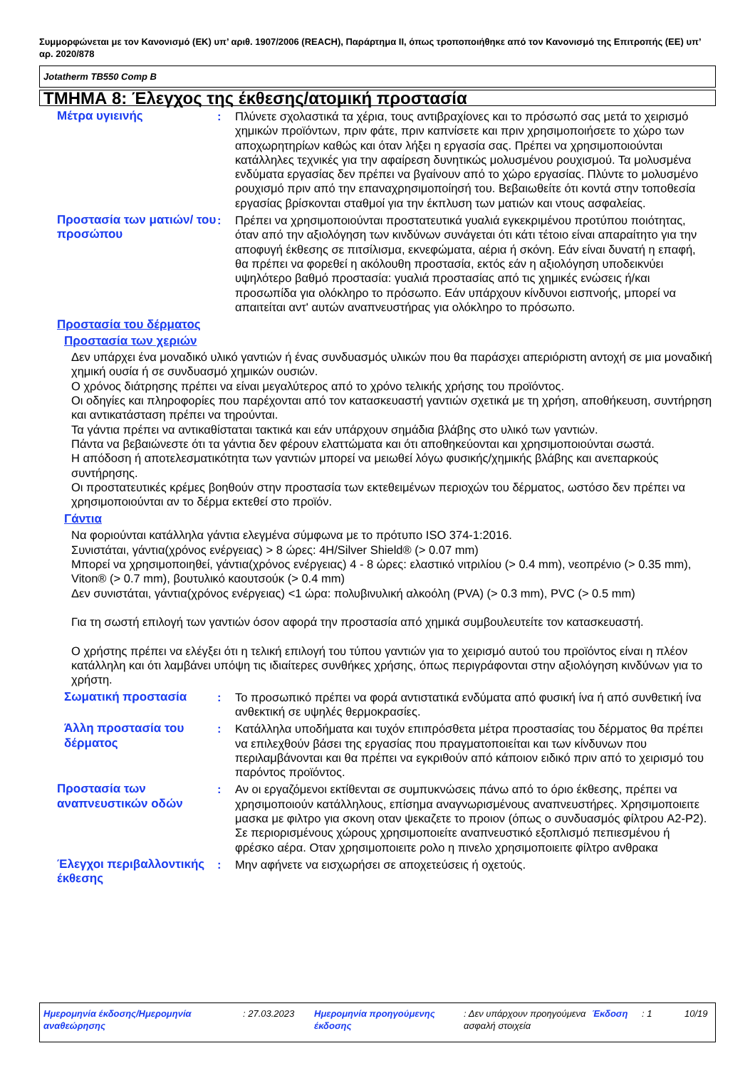Συμμορφώνεται με τον Κανονισμό (ΕΚ) υπ’ αριθ. 1907/2006 (REACH), Παράρτημα II, όπως τροποποιήθηκε από τον Κανονισμό της Επιτροπής (ΕΕ) υπ’ αρ. 2020/878
Jotatherm TB550 Comp B
ΤΜΗΜΑ 8: Έλεγχος της έκθεσης/ατομική προστασία
Μέτρα υγιεινής : Πλύνετε σχολαστικά τα χέρια, τους αντιβραχίονες και το πρόσωπό σας μετά το χειρισμό χημικών προϊόντων, πριν φάτε, πριν καπνίσετε και πριν χρησιμοποιήσετε το χώρο των αποχωρητηρίων καθώς και όταν λήξει η εργασία σας. Πρέπει να χρησιμοποιούνται κατάλληλες τεχνικές για την αφαίρεση δυνητικώς μολυσμένου ρουχισμού. Τα μολυσμένα ενδύματα εργασίας δεν πρέπει να βγαίνουν από το χώρο εργασίας. Πλύντε το μολυσμένο ρουχισμό πριν από την επαναχρησιμοποίησή του. Βεβαιωθείτε ότι κοντά στην τοποθεσία εργασίας βρίσκονται σταθμοί για την έκπλυση των ματιών και ντους ασφαλείας.
Προστασία των ματιών/ του προσώπου
: Πρέπει να χρησιμοποιούνται προστατευτικά γυαλιά εγκεκριμένου προτύπου ποιότητας, όταν από την αξιολόγηση των κινδύνων συνάγεται ότι κάτι τέτοιο είναι απαραίτητο για την αποφυγή έκθεσης σε πιτσίλισμα, εκνεφώματα, αέρια ή σκόνη. Εάν είναι δυνατή η επαφή, θα πρέπει να φορεθεί η ακόλουθη προστασία, εκτός εάν η αξιολόγηση υποδεικνύει υψηλότερο βαθμό προστασία: γυαλιά προστασίας από τις χημικές ενώσεις ή/και προσωπίδα για ολόκληρο το πρόσωπο. Εάν υπάρχουν κίνδυνοι εισπνοής, μπορεί να απαιτείται αντ' αυτών αναπνευστήρας για ολόκληρο το πρόσωπο.
Προστασία του δέρματος
Προστασία των χεριών
Δεν υπάρχει ένα μοναδικό υλικό γαντιών ή ένας συνδυασμός υλικών που θα παράσχει απεριόριστη αντοχή σε μια μοναδική χημική ουσία ή σε συνδυασμό χημικών ουσιών.
Ο χρόνος διάτρησης πρέπει να είναι μεγαλύτερος από το χρόνο τελικής χρήσης του προϊόντος.
Οι οδηγίες και πληροφορίες που παρέχονται από τον κατασκευαστή γαντιών σχετικά με τη χρήση, αποθήκευση, συντήρηση και αντικατάσταση πρέπει να τηρούνται.
Τα γάντια πρέπει να αντικαθίσταται τακτικά και εάν υπάρχουν σημάδια βλάβης στο υλικό των γαντιών.
Πάντα να βεβαιώνεστε ότι τα γάντια δεν φέρουν ελαττώματα και ότι αποθηκεύονται και χρησιμοποιούνται σωστά.
Η απόδοση ή αποτελεσματικότητα των γαντιών μπορεί να μειωθεί λόγω φυσικής/χημικής βλάβης και ανεπαρκούς συντήρησης.
Οι προστατευτικές κρέμες βοηθούν στην προστασία των εκτεθειμένων περιοχών του δέρματος, ωστόσο δεν πρέπει να χρησιμοποιούνται αν το δέρμα εκτεθεί στο προϊόν.
Γάντια
Να φοριούνται κατάλληλα γάντια ελεγμένα σύμφωνα με το πρότυπο ISO 374-1:2016.
Συνιστάται, γάντια(χρόνος ενέργειας) > 8 ώρες: 4H/Silver Shield® (> 0.07 mm)
Μπορεί να χρησιμοποιηθεί, γάντια(χρόνος ενέργειας) 4 - 8 ώρες: ελαστικό νιτριλίου (> 0.4 mm), νεοπρένιο (> 0.35 mm), Viton® (> 0.7 mm), βουτυλικό καουτσούκ (> 0.4 mm)
Δεν συνιστάται, γάντια(χρόνος ενέργειας) <1 ώρα: πολυβινυλική αλκοόλη (PVA) (> 0.3 mm), PVC (> 0.5 mm)
Για τη σωστή επιλογή των γαντιών όσον αφορά την προστασία από χημικά συμβουλευτείτε τον κατασκευαστή.
Ο χρήστης πρέπει να ελέγξει ότι η τελική επιλογή του τύπου γαντιών για το χειρισμό αυτού του προϊόντος είναι η πλέον κατάλληλη και ότι λαμβάνει υπόψη τις ιδιαίτερες συνθήκες χρήσης, όπως περιγράφονται στην αξιολόγηση κινδύνων για το χρήστη.
Σωματική προστασία : Το προσωπικό πρέπει να φορά αντιστατικά ενδύματα από φυσική ίνα ή από συνθετική ίνα ανθεκτική σε υψηλές θερμοκρασίες.
Άλλη προστασία του δέρματος
: Κατάλληλα υποδήματα και τυχόν επιπρόσθετα μέτρα προστασίας του δέρματος θα πρέπει να επιλεχθούν βάσει της εργασίας που πραγματοποιείται και των κίνδυνων που περιλαμβάνονται και θα πρέπει να εγκριθούν από κάποιον ειδικό πριν από το χειρισμό του παρόντος προϊόντος.
Προστασία των αναπνευστικών οδών
: Αν οι εργαζόμενοι εκτίθενται σε συμπυκνώσεις πάνω από το όριο έκθεσης, πρέπει να χρησιμοποιούν κατάλληλους, επίσημα αναγνωρισμένους αναπνευστήρες. Χρησιμοποιειτε μασκα με φιλτρο για σκονη οταν ψεκαζετε το προιον (όπως ο συνδυασμός φίλτρου A2-P2). Σε περιορισμένους χώρους χρησιμοποιείτε αναπνευστικό εξοπλισμό πεπιεσμένου ή φρέσκο αέρα. Οταν χρησιμοποιειτε ρολο η πινελο χρησιμοποιειτε φίλτρο ανθρακα
Έλεγχοι περιβαλλοντικής έκθεσης
: Μην αφήνετε να εισχωρήσει σε αποχετεύσεις ή οχετούς.
Ημερομηνία έκδοσης/Ημερομηνία αναθεώρησης
: 27.03.2023 Ημερομηνία προηγούμενης έκδοσης
: Δεν υπάρχουν προηγούμενα ασφαλή στοιχεία
Έκδοση : 1 10/19